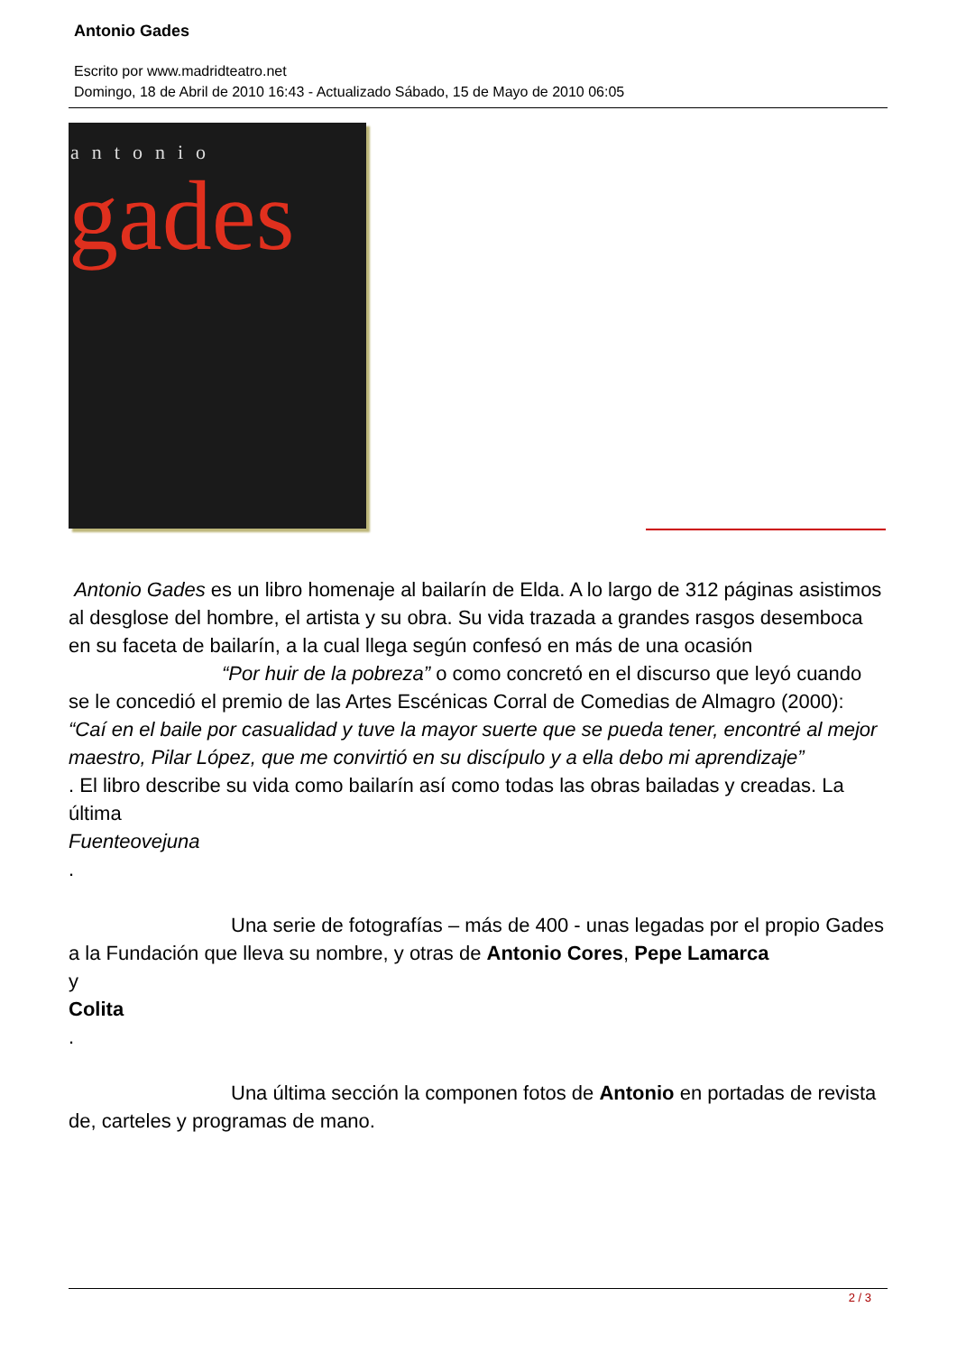Antonio Gades
Escrito por www.madridteatro.net
Domingo, 18 de Abril de 2010 16:43 - Actualizado Sábado, 15 de Mayo de 2010 06:05
antonio
gades
Antonio Gades es un libro homenaje al bailarín de Elda. A lo largo de 312 páginas asistimos al desglose del hombre, el artista y su obra. Su vida trazada a grandes rasgos desemboca en su faceta de bailarín, a la cual llega según confesó en más de una ocasión “Por huir de la pobreza” o como concretó en el discurso que leyó cuando se le concedió el premio de las Artes Escénicas Corral de Comedias de Almagro (2000):
“Caí en el baile por casualidad y tuve la mayor suerte que se pueda tener, encontré al mejor maestro, Pilar López, que me convirtió en su discípulo y a ella debo mi aprendizaje”
. El libro describe su vida como bailarín así como todas las obras bailadas y creadas. La última
Fuenteovejuna
.
Una serie de fotografías – más de 400 - unas legadas por el propio Gades a la Fundación que lleva su nombre, y otras de Antonio Cores, Pepe Lamarca
y
Colita
.
Una última sección la componen fotos de Antonio en portadas de revista de, carteles y programas de mano.
2 / 3